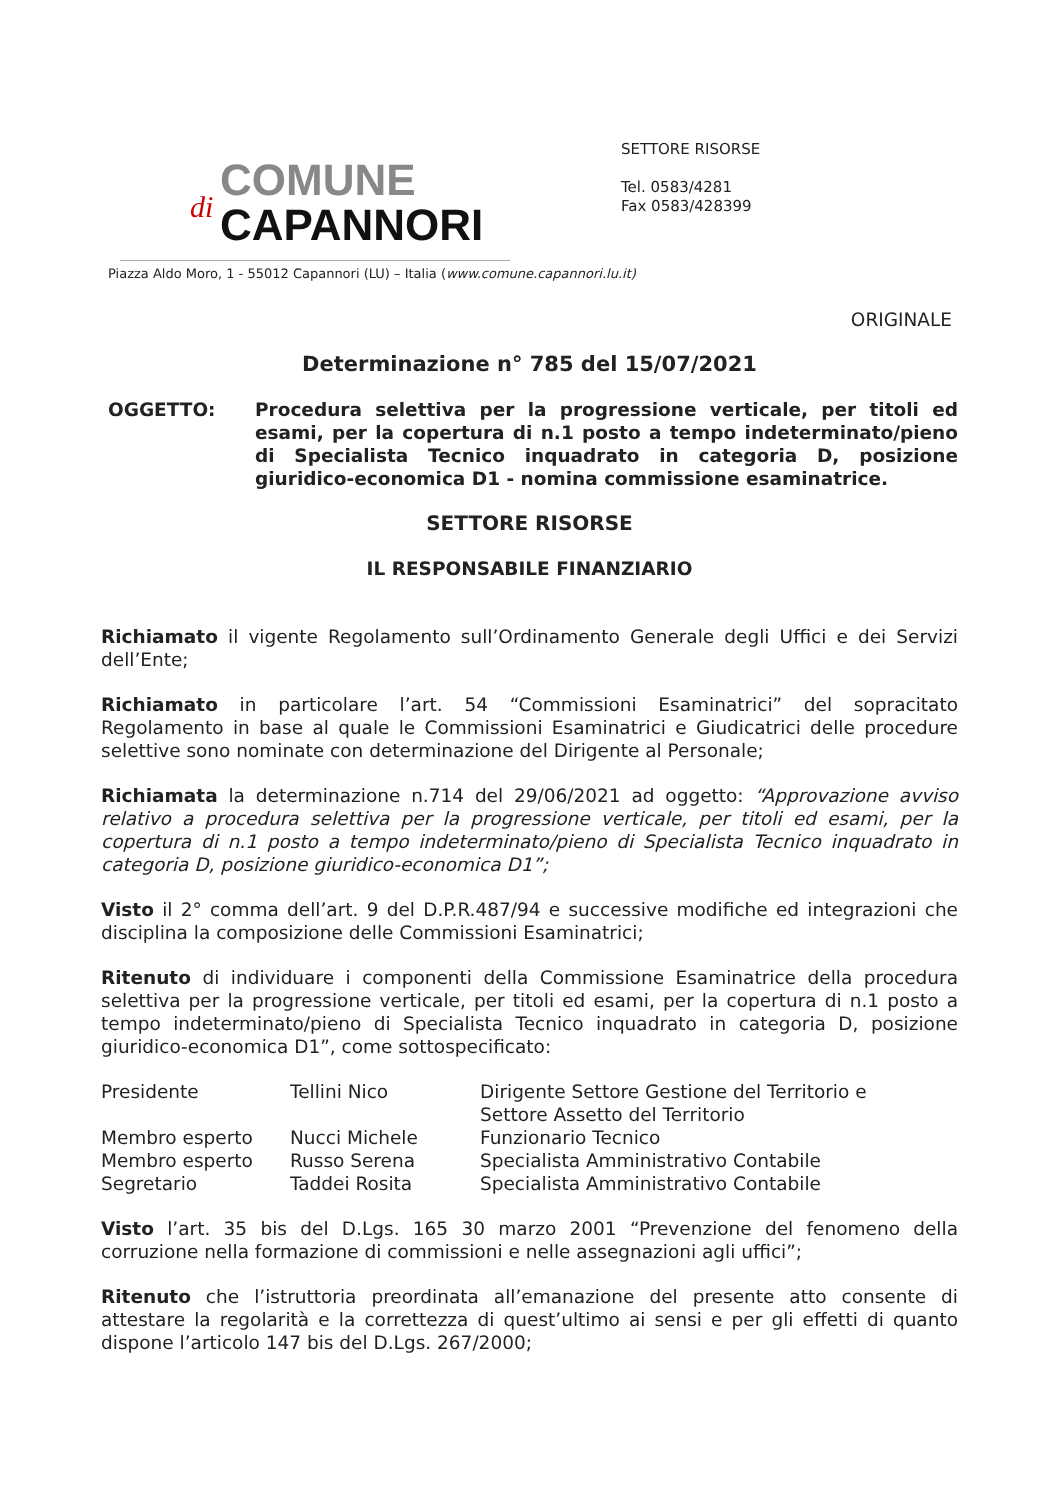di
COMUNE
CAPANNORI
SETTORE RISORSE
Tel. 0583/4281
Fax 0583/428399
Piazza Aldo Moro, 1 - 55012 Capannori (LU) – Italia (www.comune.capannori.lu.it)
ORIGINALE
Determinazione n° 785 del 15/07/2021
OGGETTO: Procedura selettiva per la progressione verticale, per titoli ed esami, per la copertura di n.1 posto a tempo indeterminato/pieno di Specialista Tecnico inquadrato in categoria D, posizione giuridico-economica D1 - nomina commissione esaminatrice.
SETTORE RISORSE
IL RESPONSABILE FINANZIARIO
Richiamato il vigente Regolamento sull’Ordinamento Generale degli Uffici e dei Servizi dell’Ente;
Richiamato in particolare l’art. 54 “Commissioni Esaminatrici” del sopracitato Regolamento in base al quale le Commissioni Esaminatrici e Giudicatrici delle procedure selettive sono nominate con determinazione del Dirigente al Personale;
Richiamata la determinazione n.714 del 29/06/2021 ad oggetto: “Approvazione avviso relativo a procedura selettiva per la progressione verticale, per titoli ed esami, per la copertura di n.1 posto a tempo indeterminato/pieno di Specialista Tecnico inquadrato in categoria D, posizione giuridico-economica D1”;
Visto il 2° comma dell’art. 9 del D.P.R.487/94 e successive modifiche ed integrazioni che disciplina la composizione delle Commissioni Esaminatrici;
Ritenuto di individuare i componenti della Commissione Esaminatrice della procedura selettiva per la progressione verticale, per titoli ed esami, per la copertura di n.1 posto a tempo indeterminato/pieno di Specialista Tecnico inquadrato in categoria D, posizione giuridico-economica D1”, come sottospecificato:
| Presidente | Tellini Nico | Dirigente Settore Gestione del Territorio e Settore Assetto del Territorio |
| Membro esperto | Nucci Michele | Funzionario Tecnico |
| Membro esperto | Russo Serena | Specialista Amministrativo Contabile |
| Segretario | Taddei Rosita | Specialista Amministrativo Contabile |
Visto l’art. 35 bis del D.Lgs. 165 30 marzo 2001 “Prevenzione del fenomeno della corruzione nella formazione di commissioni e nelle assegnazioni agli uffici”;
Ritenuto che l’istruttoria preordinata all’emanazione del presente atto consente di attestare la regolarità e la correttezza di quest’ultimo ai sensi e per gli effetti di quanto dispone l’articolo 147 bis del D.Lgs. 267/2000;